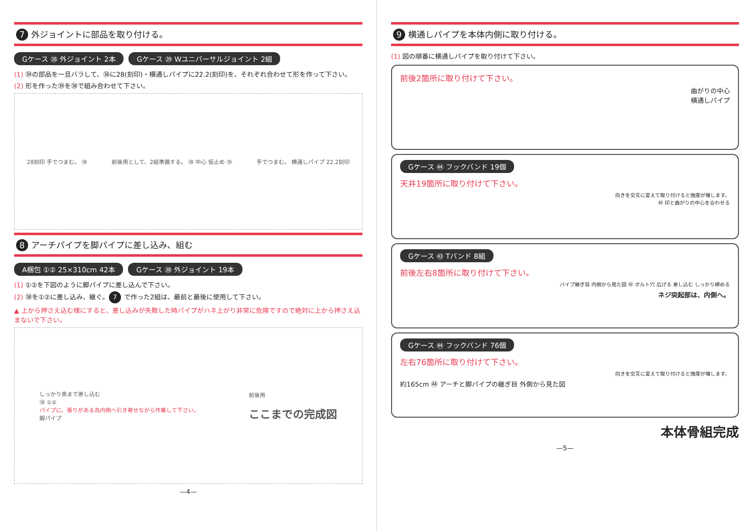7 外ジョイントに部品を取り付ける。
Gケース ㊳ 外ジョイント 2本 Gケース ㊴ Wユニバーサルジョイント 2組
(1) ㊴の部品を一旦バラして、㊳に28(刻印)・横通しパイプに22.2(刻印)を、それぞれ合わせて形を作って下さい。
(2) 形を作った㊴を㊳で組み合わせて下さい。
28刻印 手でつまむ。 ㊳ 前後用として、2組準備する。 ㊳ 中心 仮止め ㊴ 手でつまむ。 横通しパイプ 22.2刻印
8 アーチパイプを脚パイプに差し込み、組む
A梱包 ①② 25×310cm 42本 Gケース ㊳ 外ジョイント 19本
(1) ①②を下図のように脚パイプに差し込んで下さい。
(2) ㊳を①②に差し込み、継ぐ。 7 で作った2組は、最前と最後に使用して下さい。
▲ 上から押さえ込む様にすると、差し込みが失敗した時パイプがハネ上がり非常に危険ですので絶対に上から押さえ込まないで下さい。
しっかり奥まで差し込む
㊳ ①②
パイプに、張りがある為内側へ引き寄せながら作業して下さい。
脚パイプ 前後用
ここまでの完成図
—4—
9 横通しパイプを本体内側に取り付ける。
(1) 図の順番に横通しパイプを取り付けて下さい。
前後2箇所に取り付けて下さい。
曲がりの中心
横通しパイプ
Gケース ㊹ フックバンド 19個
天井19箇所に取り付けて下さい。
向きを交互に変えて取り付けると強度が増します。
㊹ 印と曲がりの中心を合わせる
Gケース ㊸ Tバンド 8組
前後左右8箇所に取り付けて下さい。
パイプ継ぎ目 内側から見た図 ㊸ ボルト穴 広げる 差し込む しっかり締める
ネジ突起部は、内側へ。
Gケース ㊹ フックバンド 76個
左右76箇所に取り付けて下さい。
向きを交互に変えて取り付けると強度が増します。
約165cm ㊹ アーチと脚パイプの継ぎ目 外側から見た図
本体骨組完成
—5—